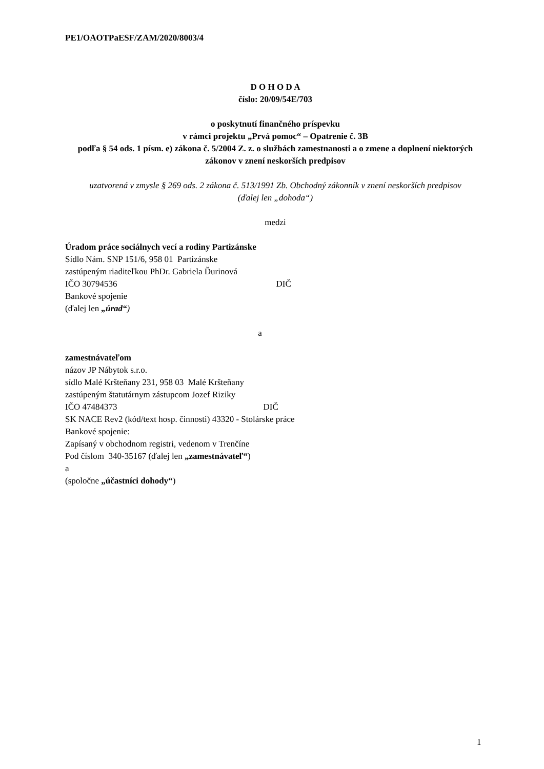PE1/OAOTPaESF/ZAM/2020/8003/4
D O H O D A
číslo: 20/09/54E/703
o poskytnutí finančného príspevku
v rámci projektu „Prvá pomoc“ – Opatrenie č. 3B
podľa § 54 ods. 1 písm. e) zákona č. 5/2004 Z. z. o službách zamestnanosti a o zmene a doplnení niektorých zákonov v znení neskorších predpisov
uzatvorená v zmysle § 269 ods. 2 zákona č. 513/1991 Zb. Obchodný zákonník v znení neskorších predpisov
(ďalej len „dohoda“)
medzi
Úradom práce sociálnych vecí a rodiny Partizánske
Sídlo Nám. SNP 151/6, 958 01 Partizánske
zastúpeným riaditeľkou PhDr. Gabriela Ďurinová
IČO 30794536 DIČ
Bankové spojenie
(ďalej len „úrad“)
a
zamestnávateľom
názov JP Nábytok s.r.o.
sídlo Malé Kršteňany 231, 958 03 Malé Kršteňany
zastúpeným štatutárnym zástupcom Jozef Riziky
IČO 47484373 DIČ
SK NACE Rev2 (kód/text hosp. činnosti) 43320 - Stolárske práce
Bankové spojenie:
Zapísaný v obchodnom registri, vedenom v Trenčíne
Pod číslom 340-35167 (ďalej len „zamestnávateľ“)
a
(spoločne „účastníci dohody“)
1